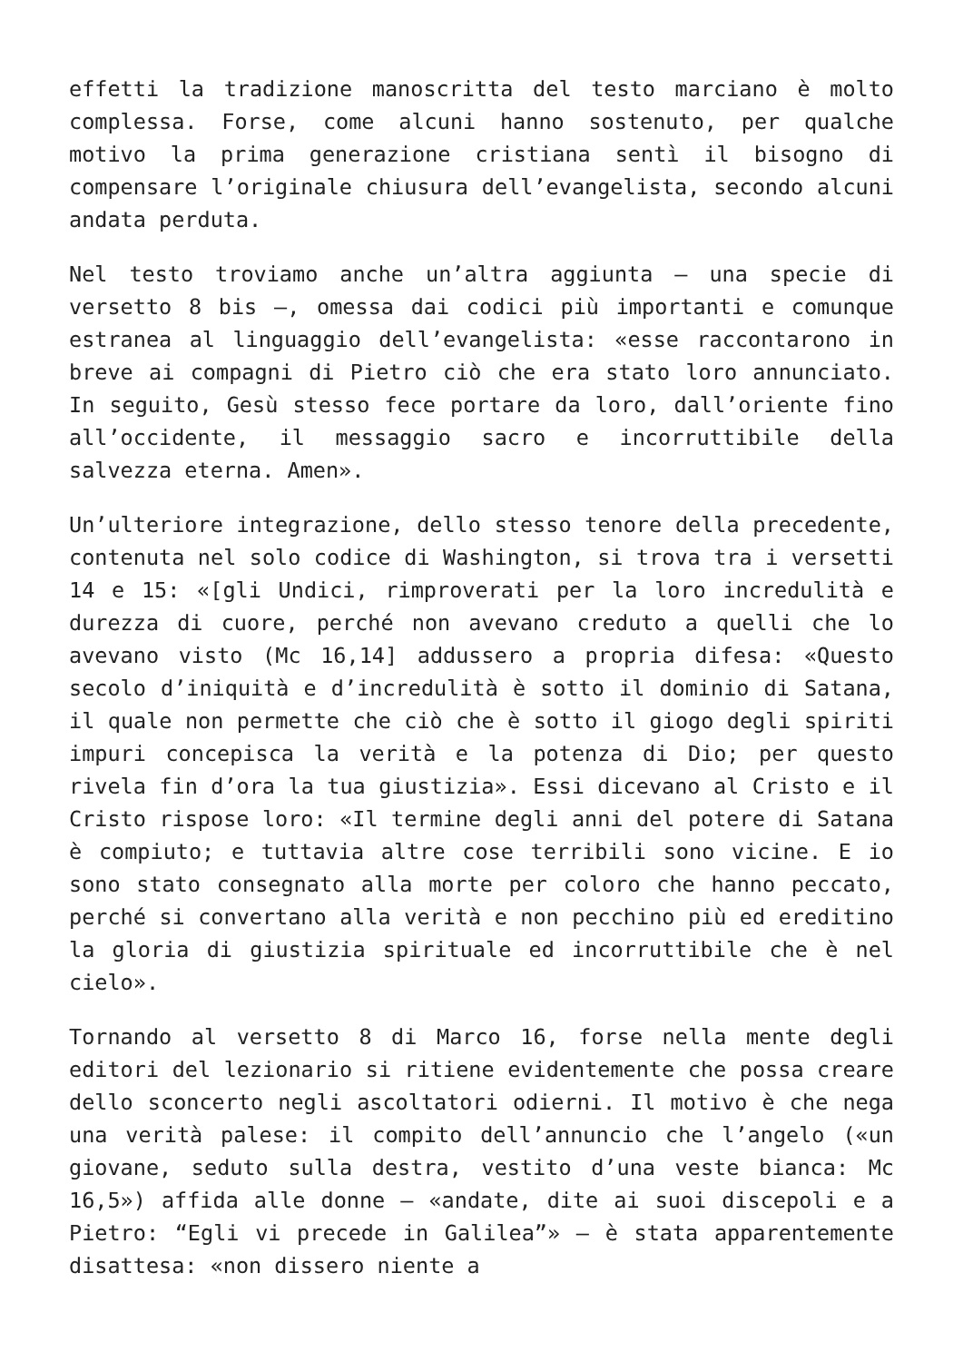effetti la tradizione manoscritta del testo marciano è molto complessa. Forse, come alcuni hanno sostenuto, per qualche motivo la prima generazione cristiana sentì il bisogno di compensare l’originale chiusura dell’evangelista, secondo alcuni andata perduta.
Nel testo troviamo anche un’altra aggiunta – una specie di versetto 8 bis –, omessa dai codici più importanti e comunque estranea al linguaggio dell’evangelista: «esse raccontarono in breve ai compagni di Pietro ciò che era stato loro annunciato. In seguito, Gesù stesso fece portare da loro, dall’oriente fino all’occidente, il messaggio sacro e incorruttibile della salvezza eterna. Amen».
Un’ulteriore integrazione, dello stesso tenore della precedente, contenuta nel solo codice di Washington, si trova tra i versetti 14 e 15: «[gli Undici, rimproverati per la loro incredulità e durezza di cuore, perché non avevano creduto a quelli che lo avevano visto (Mc 16,14] addussero a propria difesa: «Questo secolo d’iniquità e d’incredulità è sotto il dominio di Satana, il quale non permette che ciò che è sotto il giogo degli spiriti impuri concepisca la verità e la potenza di Dio; per questo rivela fin d’ora la tua giustizia». Essi dicevano al Cristo e il Cristo rispose loro: «Il termine degli anni del potere di Satana è compiuto; e tuttavia altre cose terribili sono vicine. E io sono stato consegnato alla morte per coloro che hanno peccato, perché si convertano alla verità e non pecchino più ed ereditino la gloria di giustizia spirituale ed incorruttibile che è nel cielo».
Tornando al versetto 8 di Marco 16, forse nella mente degli editori del lezionario si ritiene evidentemente che possa creare dello sconcerto negli ascoltatori odierni. Il motivo è che nega una verità palese: il compito dell’annuncio che l’angelo («un giovane, seduto sulla destra, vestito d’una veste bianca: Mc 16,5») affida alle donne – «andate, dite ai suoi discepoli e a Pietro: “Egli vi precede in Galilea”» – è stata apparentemente disattesa: «non dissero niente a